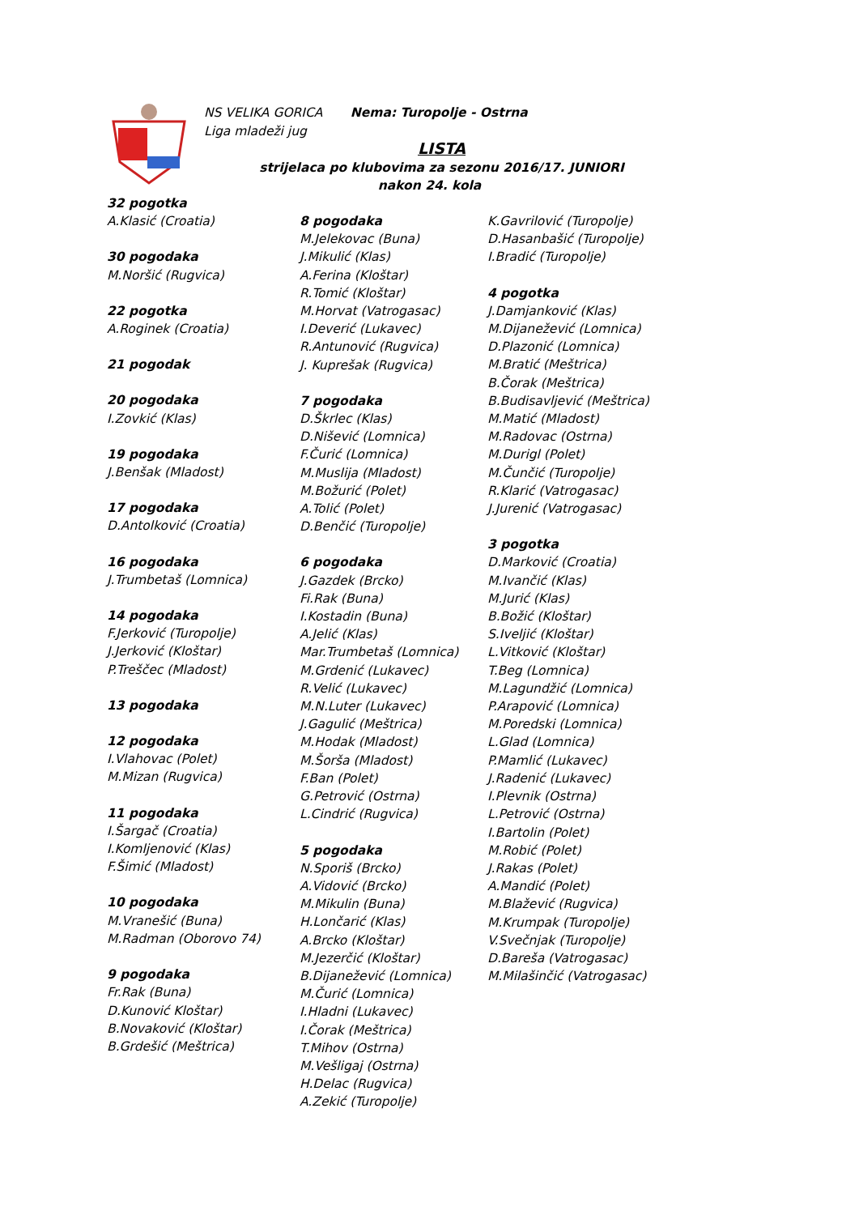NS VELIKA GORICA Nema: Turopolje - Ostrna
Liga mladeži jug
LISTA
strijelaca po klubovima za sezonu 2016/17. JUNIORI
nakon 24. kola
32 pogotka
A.Klasić (Croatia)
30 pogodaka
M.Noršić (Rugvica)
22 pogotka
A.Roginek (Croatia)
21 pogodak
20 pogodaka
I.Zovkić (Klas)
19 pogodaka
J.Benšak (Mladost)
17 pogodaka
D.Antolković (Croatia)
16 pogodaka
J.Trumbetaš (Lomnica)
14 pogodaka
F.Jerković (Turopolje)
J.Jerković (Kloštar)
P.Treščec (Mladost)
13 pogodaka
12 pogodaka
I.Vlahovac (Polet)
M.Mizan (Rugvica)
11 pogodaka
I.Šargač (Croatia)
I.Komljenović (Klas)
F.Šimić (Mladost)
10 pogodaka
M.Vranešić (Buna)
M.Radman (Oborovo 74)
9 pogodaka
Fr.Rak (Buna)
D.Kunović Kloštar)
B.Novaković (Kloštar)
B.Grdešić (Meštrica)
8 pogodaka
M.Jelekovac (Buna)
J.Mikulić (Klas)
A.Ferina (Kloštar)
R.Tomić (Kloštar)
M.Horvat (Vatrogasac)
I.Deverić (Lukavec)
R.Antunović (Rugvica)
J. Kuprešak (Rugvica)
7 pogodaka
D.Škrlec (Klas)
D.Nišević (Lomnica)
F.Čurić (Lomnica)
M.Muslija (Mladost)
M.Božurić (Polet)
A.Tolić (Polet)
D.Benčić (Turopolje)
6 pogodaka
J.Gazdek (Brcko)
Fi.Rak (Buna)
I.Kostadin (Buna)
A.Jelić (Klas)
Mar.Trumbetaš (Lomnica)
M.Grdenić (Lukavec)
R.Velić (Lukavec)
M.N.Luter (Lukavec)
J.Gagulić (Meštrica)
M.Hodak (Mladost)
M.Šorša (Mladost)
F.Ban (Polet)
G.Petrović (Ostrna)
L.Cindrić (Rugvica)
5 pogodaka
N.Sporiš (Brcko)
A.Vidović (Brcko)
M.Mikulin (Buna)
H.Lončarić (Klas)
A.Brcko (Kloštar)
M.Jezerčić (Kloštar)
B.Dijanežević (Lomnica)
M.Čurić (Lomnica)
I.Hladni (Lukavec)
I.Čorak (Meštrica)
T.Mihov (Ostrna)
M.Vešligaj (Ostrna)
H.Delac (Rugvica)
A.Zekić (Turopolje)
K.Gavrilović (Turopolje)
D.Hasanbašić (Turopolje)
I.Bradić (Turopolje)
4 pogotka
J.Damjanković (Klas)
M.Dijanežević (Lomnica)
D.Plazonić (Lomnica)
M.Bratić (Meštrica)
B.Čorak (Meštrica)
B.Budisavljević (Meštrica)
M.Matić (Mladost)
M.Radovac (Ostrna)
M.Durigl (Polet)
M.Čunčić (Turopolje)
R.Klarić (Vatrogasac)
J.Jurenić (Vatrogasac)
3 pogotka
D.Marković (Croatia)
M.Ivančić (Klas)
M.Jurić (Klas)
B.Božić (Kloštar)
S.Iveljić (Kloštar)
L.Vitković (Kloštar)
T.Beg (Lomnica)
M.Lagundžić (Lomnica)
P.Arapović (Lomnica)
M.Poredski (Lomnica)
L.Glad (Lomnica)
P.Mamlić (Lukavec)
J.Radenić (Lukavec)
I.Plevnik (Ostrna)
L.Petrović (Ostrna)
I.Bartolin (Polet)
M.Robić (Polet)
J.Rakas (Polet)
A.Mandić (Polet)
M.Blažević (Rugvica)
M.Krumpak (Turopolje)
V.Svečnjak (Turopolje)
D.Bareša (Vatrogasac)
M.Milašinčić (Vatrogasac)